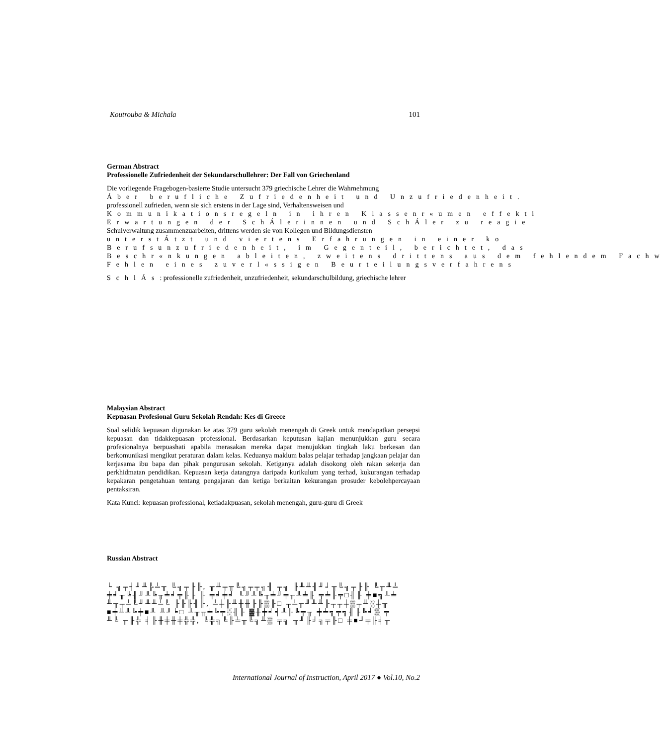Koutrouba & Michala 101
German Abstract
Professionelle Zufriedenheit der Sekundarschullehrer: Der Fall von Griechenland
Die vorliegende Fragebogen-basierte Studie untersucht 379 griechische Lehrer die Wahrnehmung
Áber berufliche Zufriedenheit und Unzufriedenheit.
professionell zufrieden, wenn sie sich erstens in der Lage sind, Verhaltensweisen und
Kommunikationsregeln in ihren Klassenr«umen effekti
Erwartungen der SchÁlerinnen und SchÁler zu reagie
Schulverwaltung zusammenzuarbeiten, drittens werden sie von Kollegen und Bildungsdiensten
unterstÁtzt und viertens Erfahrungen in einer ko
Berufsunzufriedenheit, im Gegenteil, berichtet, das
Beschr«nkungen ableiten, zweitens drittens aus dem fehlendem Fachw
Fehlen eines zuverl«ssigen Beurteilungsverfahrens
SchlÁs: professionelle zufriedenheit, unzufriedenheit, sekundarschulbildung, griechische lehrer
Malaysian Abstract
Kepuasan Profesional Guru Sekolah Rendah: Kes di Greece
Soal selidik kepuasan digunakan ke atas 379 guru sekolah menengah di Greek untuk mendapatkan persepsi kepuasan dan tidakkepuasan professional. Berdasarkan keputusan kajian menunjukkan guru secara profesionalnya berpuashati apabila merasakan mereka dapat menujukkan tingkah laku berkesan dan berkomunikasi mengikut peraturan dalam kelas. Keduanya maklum balas pelajar terhadap jangkaan pelajar dan kerjasama ibu bapa dan pihak pengurusan sekolah. Ketiganya adalah disokong oleh rakan sekerja dan perkhidmatan pendidikan. Kepuasan kerja datangnya daripada kurikulum yang terhad, kukurangan terhadap kepakaran pengetahuan tentang pengajaran dan ketiga berkaitan kekurangan prosuder kebolehpercayaan pentaksiran.
Kata Kunci: kepuasan professional, ketiadakpuasan, sekolah menengah, guru-guru di Greek
Russian Abstract
└ ╗╤┤╜╨╠╧╥ ╚╗╤╟╟, ╥╨╤╥╚╗╤╤╗╢ ╤╗ ╟╨╨╢╜╛╥╚╗╤╟╟ ╚╥╨╧
╪╛╥╚╢╜╨╚╥╧╛╤╟╟ ╟ ╤╛╪╛ ╙╜╨╚╥╧╜╤╥╨╧╟ ╤╧╟╤□╢╟ ╪■╗╨╧
╨╥╤╧╚╜╨╨╧╚ ╟╟╟╢╟, ╧╪╟╨╫╫╟╟▒╟□ ╤╧╥╜╨╨╟╤╤╪▒╤╨░╪╥
■╪╨╨╚╪■╨ ╨╜╘□ ╨╥╥╧╚╤░╢╟ ▓╫╪╛╡╨╟╚╤╥ ╪╧╗╤╗╢╟╚╛▒ ╤
╨╚ ╥╟╬ ╡╟╫╪╫╪╬╬, ╚╬╗╚╟╧╥╚╗╨▒ ╤╗ ╥╜╟╛╗╤╟□ ╪■╜╤╟╡╥
International Journal of Instruction, April 2017 ● Vol.10, No.2